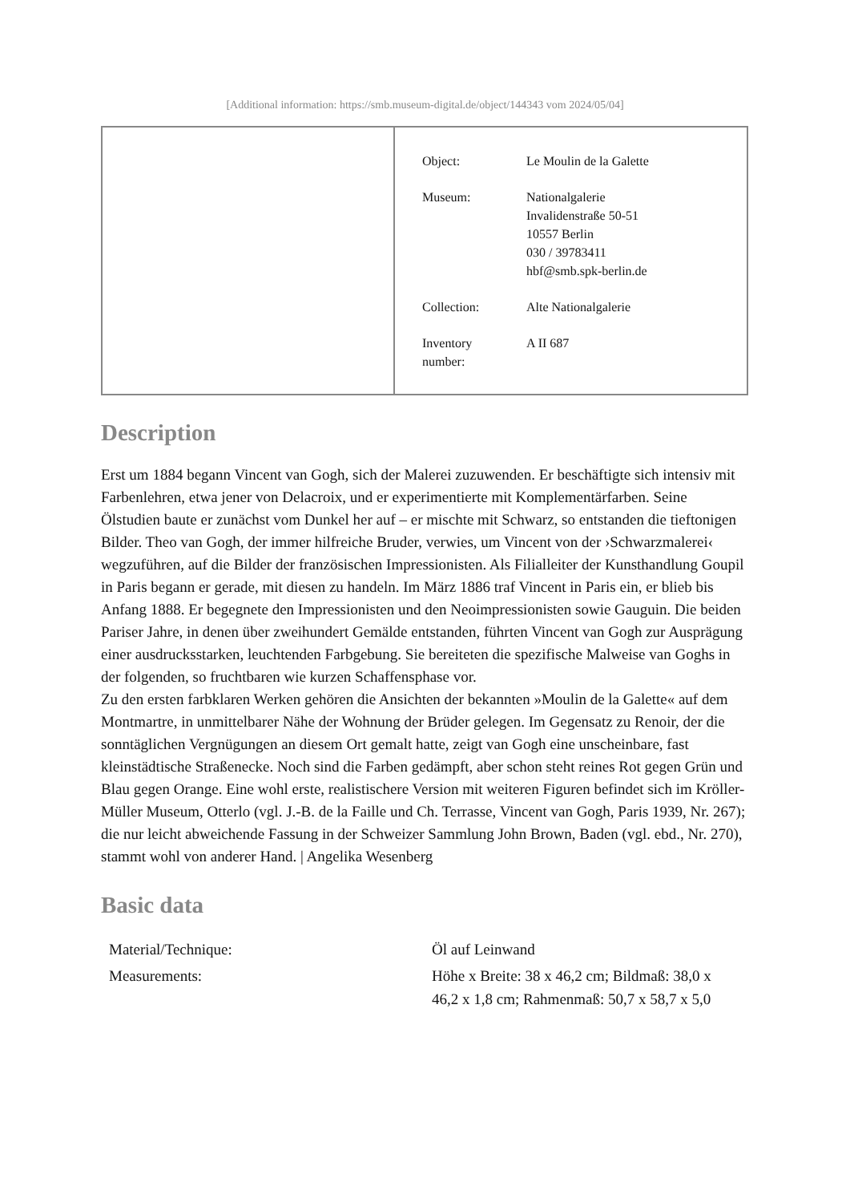[Additional information: https://smb.museum-digital.de/object/144343 vom 2024/05/04]
| Object: | Le Moulin de la Galette |
| Museum: | Nationalgalerie Invalidenstraße 50-51 10557 Berlin 030 / 39783411 hbf@smb.spk-berlin.de |
| Collection: | Alte Nationalgalerie |
| Inventory number: | A II 687 |
Description
Erst um 1884 begann Vincent van Gogh, sich der Malerei zuzuwenden. Er beschäftigte sich intensiv mit Farbenlehren, etwa jener von Delacroix, und er experimentierte mit Komplementärfarben. Seine Ölstudien baute er zunächst vom Dunkel her auf – er mischte mit Schwarz, so entstanden die tieftonigen Bilder. Theo van Gogh, der immer hilfreiche Bruder, verwies, um Vincent von der ›Schwarzmalerei‹ wegzuführen, auf die Bilder der französischen Impressionisten. Als Filialleiter der Kunsthandlung Goupil in Paris begann er gerade, mit diesen zu handeln. Im März 1886 traf Vincent in Paris ein, er blieb bis Anfang 1888. Er begegnete den Impressionisten und den Neoimpressionisten sowie Gauguin. Die beiden Pariser Jahre, in denen über zweihundert Gemälde entstanden, führten Vincent van Gogh zur Ausprägung einer ausdrucksstarken, leuchtenden Farbgebung. Sie bereiteten die spezifische Malweise van Goghs in der folgenden, so fruchtbaren wie kurzen Schaffensphase vor.
Zu den ersten farbklaren Werken gehören die Ansichten der bekannten »Moulin de la Galette« auf dem Montmartre, in unmittelbarer Nähe der Wohnung der Brüder gelegen. Im Gegensatz zu Renoir, der die sonntäglichen Vergnügungen an diesem Ort gemalt hatte, zeigt van Gogh eine unscheinbare, fast kleinstädtische Straßenecke. Noch sind die Farben gedämpft, aber schon steht reines Rot gegen Grün und Blau gegen Orange. Eine wohl erste, realistischere Version mit weiteren Figuren befindet sich im Kröller-Müller Museum, Otterlo (vgl. J.-B. de la Faille und Ch. Terrasse, Vincent van Gogh, Paris 1939, Nr. 267); die nur leicht abweichende Fassung in der Schweizer Sammlung John Brown, Baden (vgl. ebd., Nr. 270), stammt wohl von anderer Hand. | Angelika Wesenberg
Basic data
| Material/Technique: | Öl auf Leinwand |
| Measurements: | Höhe x Breite: 38 x 46,2 cm; Bildmaß: 38,0 x 46,2 x 1,8 cm; Rahmenmaß: 50,7 x 58,7 x 5,0 |